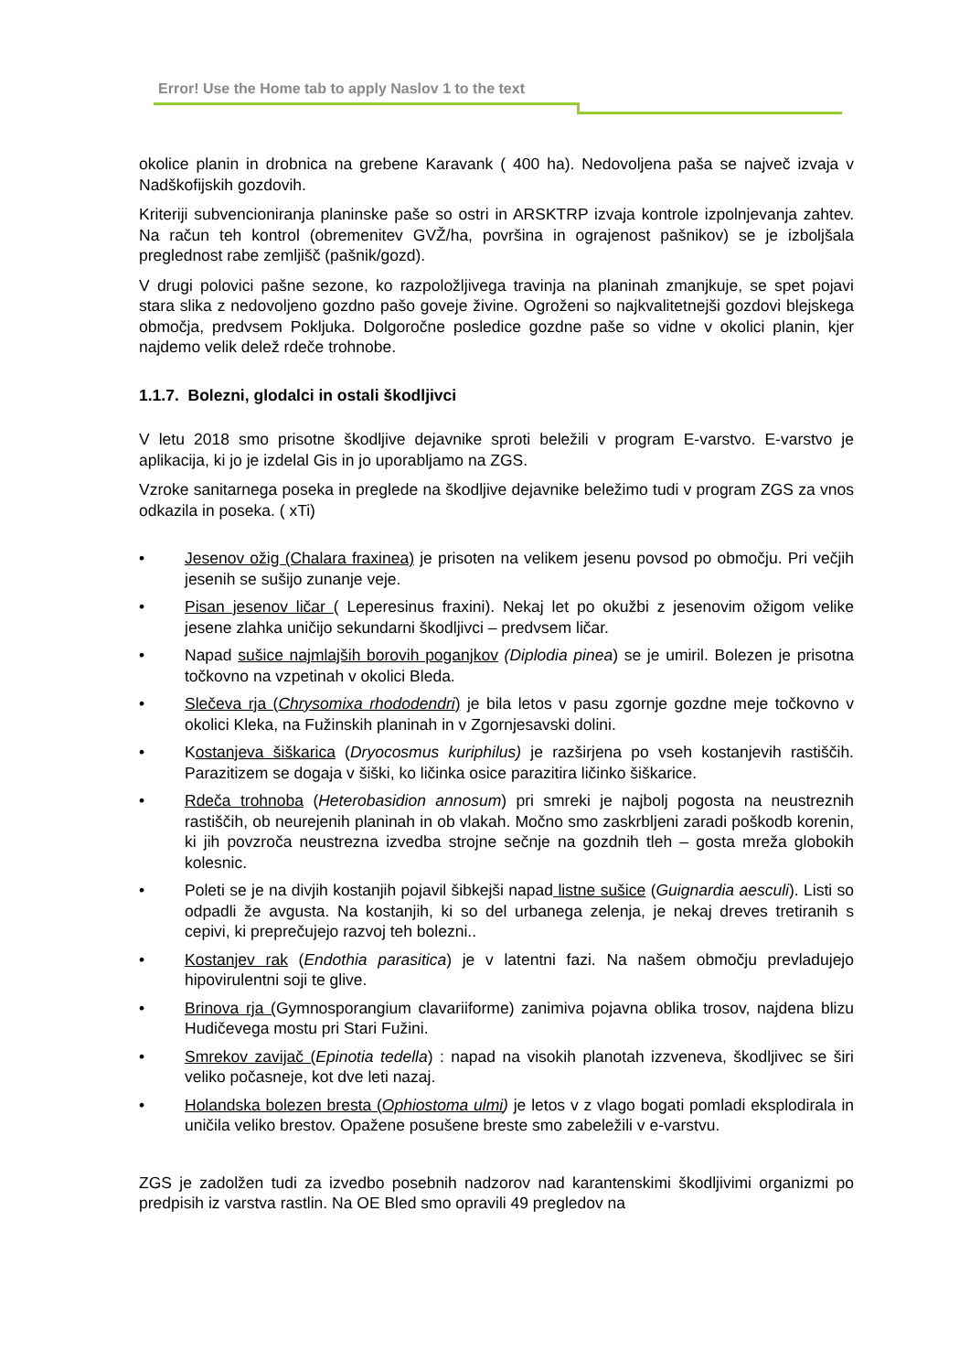Error! Use the Home tab to apply Naslov 1 to the text
okolice planin in drobnica na grebene Karavank ( 400 ha). Nedovoljena paša se največ izvaja v Nadškofijskih gozdovih.
Kriteriji subvencioniranja planinske paše so ostri in ARSKTRP izvaja kontrole izpolnjevanja zahtev. Na račun teh kontrol (obremenitev GVŽ/ha, površina in ograjenost pašnikov) se je izboljšala preglednost rabe zemljišč (pašnik/gozd).
V drugi polovici pašne sezone, ko razpoložljivega travinja na planinah zmanjkuje, se spet pojavi stara slika z nedovoljeno gozdno pašo goveje živine. Ogroženi so najkvalitetnejši gozdovi blejskega območja, predvsem Pokljuka. Dolgoročne posledice gozdne paše so vidne v okolici planin, kjer najdemo velik delež rdeče trohnobe.
1.1.7. Bolezni, glodalci in ostali škodljivci
V letu 2018 smo prisotne škodljive dejavnike sproti beležili v program E-varstvo. E-varstvo je aplikacija, ki jo je izdelal Gis in jo uporabljamo na ZGS.
Vzroke sanitarnega poseka in preglede na škodljive dejavnike beležimo tudi v program ZGS za vnos odkazila in poseka. ( xTi)
• Jesenov ožig (Chalara fraxinea) je prisoten na velikem jesenu povsod po območju. Pri večjih jesenih se sušijo zunanje veje.
• Pisan jesenov ličar ( Leperesinus fraxini). Nekaj let po okužbi z jesenovim ožigom velike jesene zlahka uničijo sekundarni škodljivci – predvsem ličar.
• Napad sušice najmlajših borovih poganjkov (Diplodia pinea) se je umiril. Bolezen je prisotna točkovno na vzpetinah v okolici Bleda.
• Slečeva rja (Chrysomixa rhododendri) je bila letos v pasu zgornje gozdne meje točkovno v okolici Kleka, na Fužinskih planinah in v Zgornjesavski dolini.
• Kostanjeva šiškarica (Dryocosmus kuriphilus) je razširjena po vseh kostanjevih rastiščih. Parazitizem se dogaja v šiški, ko ličinka osice parazitira ličinko šiškarice.
• Rdeča trohnoba (Heterobasidion annosum) pri smreki je najbolj pogosta na neustreznih rastiščih, ob neurejenih planinah in ob vlakah. Močno smo zaskrbljeni zaradi poškodb korenin, ki jih povzroča neustrezna izvedba strojne sečnje na gozdnih tleh – gosta mreža globokih kolesnic.
• Poleti se je na divjih kostanjih pojavil šibkejši napad listne sušice (Guignardia aesculi). Listi so odpadli že avgusta. Na kostanjih, ki so del urbanega zelenja, je nekaj dreves tretiranih s cepivi, ki preprečujejo razvoj teh bolezni..
• Kostanjev rak (Endothia parasitica) je v latentni fazi. Na našem območju prevladujejo hipovirulentni soji te glive.
• Brinova rja (Gymnosporangium clavariiforme) zanimiva pojavna oblika trosov, najdena blizu Hudičevega mostu pri Stari Fužini.
• Smrekov zavijač (Epinotia tedella) : napad na visokih planotah izzveneva, škodljivec se širi veliko počasneje, kot dve leti nazaj.
• Holandska bolezen bresta (Ophiostoma ulmi) je letos v z vlago bogati pomladi eksplodirala in uničila veliko brestov. Opažene posušene breste smo zabeležili v e-varstvu.
ZGS je zadolžen tudi za izvedbo posebnih nadzorov nad karantenskimi škodljivimi organizmi po predpisih iz varstva rastlin. Na OE Bled smo opravili 49 pregledov na